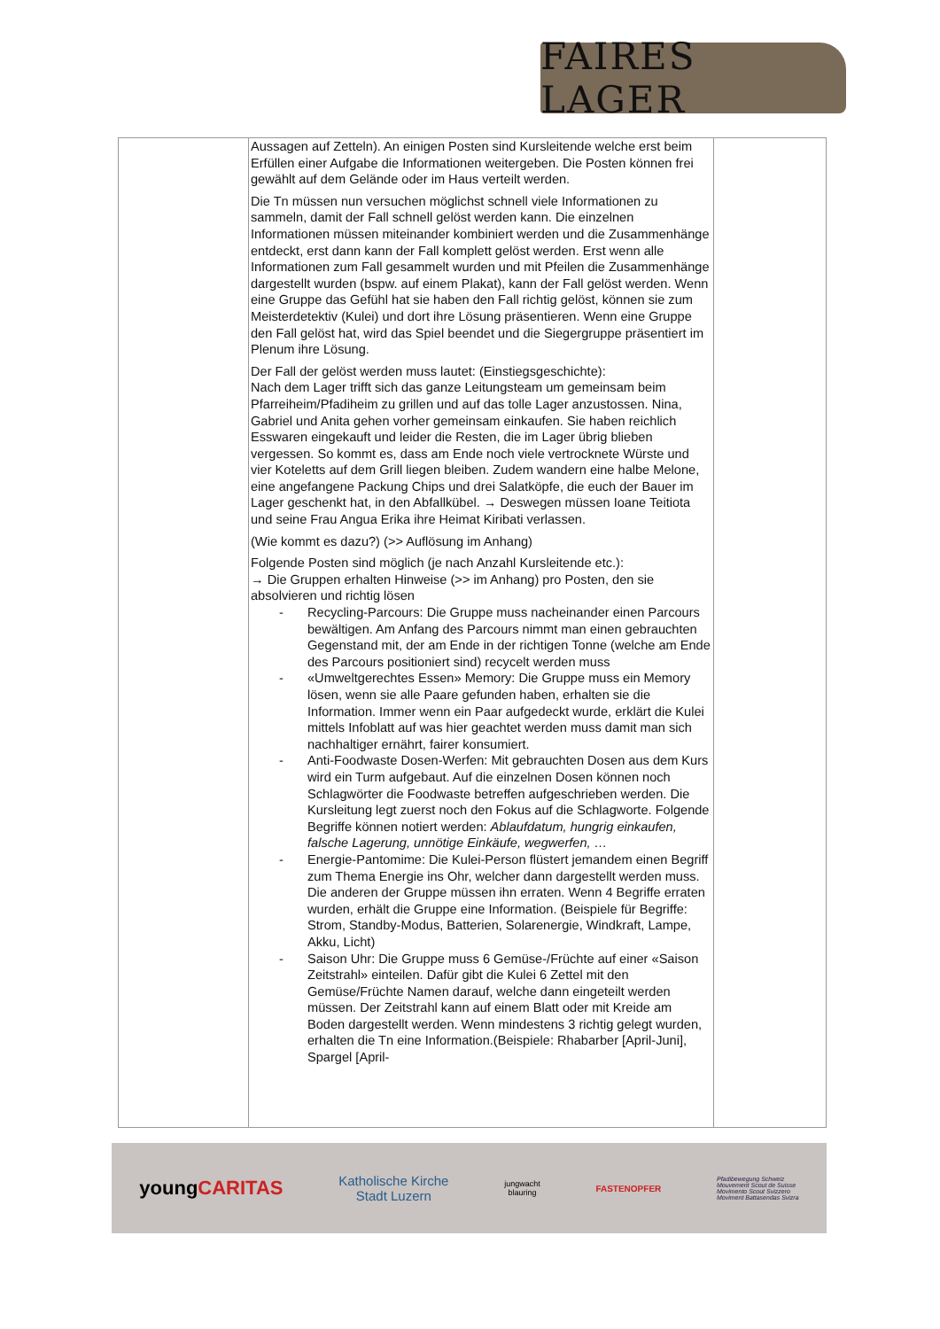FAIRES LAGER
| | Aussagen auf Zetteln). An einigen Posten sind Kursleitende welche erst beim Erfüllen einer Aufgabe die Informationen weitergeben. Die Posten können frei gewählt auf dem Gelände oder im Haus verteilt werden. Die Tn müssen nun versuchen möglichst schnell viele Informationen zu sammeln, damit der Fall schnell gelöst werden kann. Die einzelnen Informationen müssen miteinander kombiniert werden und die Zusammenhänge entdeckt, erst dann kann der Fall komplett gelöst werden. Erst wenn alle Informationen zum Fall gesammelt wurden und mit Pfeilen die Zusammenhänge dargestellt wurden (bspw. auf einem Plakat), kann der Fall gelöst werden. Wenn eine Gruppe das Gefühl hat sie haben den Fall richtig gelöst, können sie zum Meisterdetektiv (Kulei) und dort ihre Lösung präsentieren. Wenn eine Gruppe den Fall gelöst hat, wird das Spiel beendet und die Siegergruppe präsentiert im Plenum ihre Lösung. Der Fall der gelöst werden muss lautet: (Einstiegsgeschichte): Nach dem Lager trifft sich das ganze Leitungsteam um gemeinsam beim Pfarreiheim/Pfadiheim zu grillen und auf das tolle Lager anzustossen. Nina, Gabriel und Anita gehen vorher gemeinsam einkaufen. Sie haben reichlich Esswaren eingekauft und leider die Resten, die im Lager übrig blieben vergessen. So kommt es, dass am Ende noch viele vertrocknete Würste und vier Koteletts auf dem Grill liegen bleiben. Zudem wandern eine halbe Melone, eine angefangene Packung Chips und drei Salatköpfe, die euch der Bauer im Lager geschenkt hat, in den Abfallkübel. → Deswegen müssen Ioane Teitiota und seine Frau Angua Erika ihre Heimat Kiribati verlassen. (Wie kommt es dazu?) (>> Auflösung im Anhang) Folgende Posten sind möglich (je nach Anzahl Kursleitende etc.): → Die Gruppen erhalten Hinweise (>> im Anhang) pro Posten, den sie absolvieren und richtig lösen - Recycling-Parcours: Die Gruppe muss nacheinander einen Parcours bewältigen. Am Anfang des Parcours nimmt man einen gebrauchten Gegenstand mit, der am Ende in der richtigen Tonne (welche am Ende des Parcours positioniert sind) recycelt werden muss - «Umweltgerechtes Essen» Memory: Die Gruppe muss ein Memory lösen, wenn sie alle Paare gefunden haben, erhalten sie die Information. Immer wenn ein Paar aufgedeckt wurde, erklärt die Kulei mittels Infoblatt auf was hier geachtet werden muss damit man sich nachhaltiger ernährt, fairer konsumiert. - Anti-Foodwaste Dosen-Werfen: Mit gebrauchten Dosen aus dem Kurs wird ein Turm aufgebaut. Auf die einzelnen Dosen können noch Schlagwörter die Foodwaste betreffen aufgeschrieben werden. Die Kursleitung legt zuerst noch den Fokus auf die Schlagworte. Folgende Begriffe können notiert werden: Ablaufdatum, hungrig einkaufen, falsche Lagerung, unnötige Einkäufe, wegwerfen, … - Energie-Pantomime: Die Kulei-Person flüstert jemandem einen Begriff zum Thema Energie ins Ohr, welcher dann dargestellt werden muss. Die anderen der Gruppe müssen ihn erraten. Wenn 4 Begriffe erraten wurden, erhält die Gruppe eine Information. (Beispiele für Begriffe: Strom, Standby-Modus, Batterien, Solarenergie, Windkraft, Lampe, Akku, Licht) - Saison Uhr: Die Gruppe muss 6 Gemüse-/Früchte auf einer «Saison Zeitstrahl» einteilen. Dafür gibt die Kulei 6 Zettel mit den Gemüse/Früchte Namen darauf, welche dann eingeteilt werden müssen. Der Zeitstrahl kann auf einem Blatt oder mit Kreide am Boden dargestellt werden. Wenn mindestens 3 richtig gelegt wurden, erhalten die Tn eine Information.(Beispiele: Rhabarber [April-Juni], Spargel [April- | |
youngCARITAS Katholische Kirche
Stadt Luzern jungwacht
blauring FASTENOPFER Pfadibewegung Schweiz
Mouvement Scout de Suisse
Movimento Scout Svizzero
Moviment Battasendas Svizra